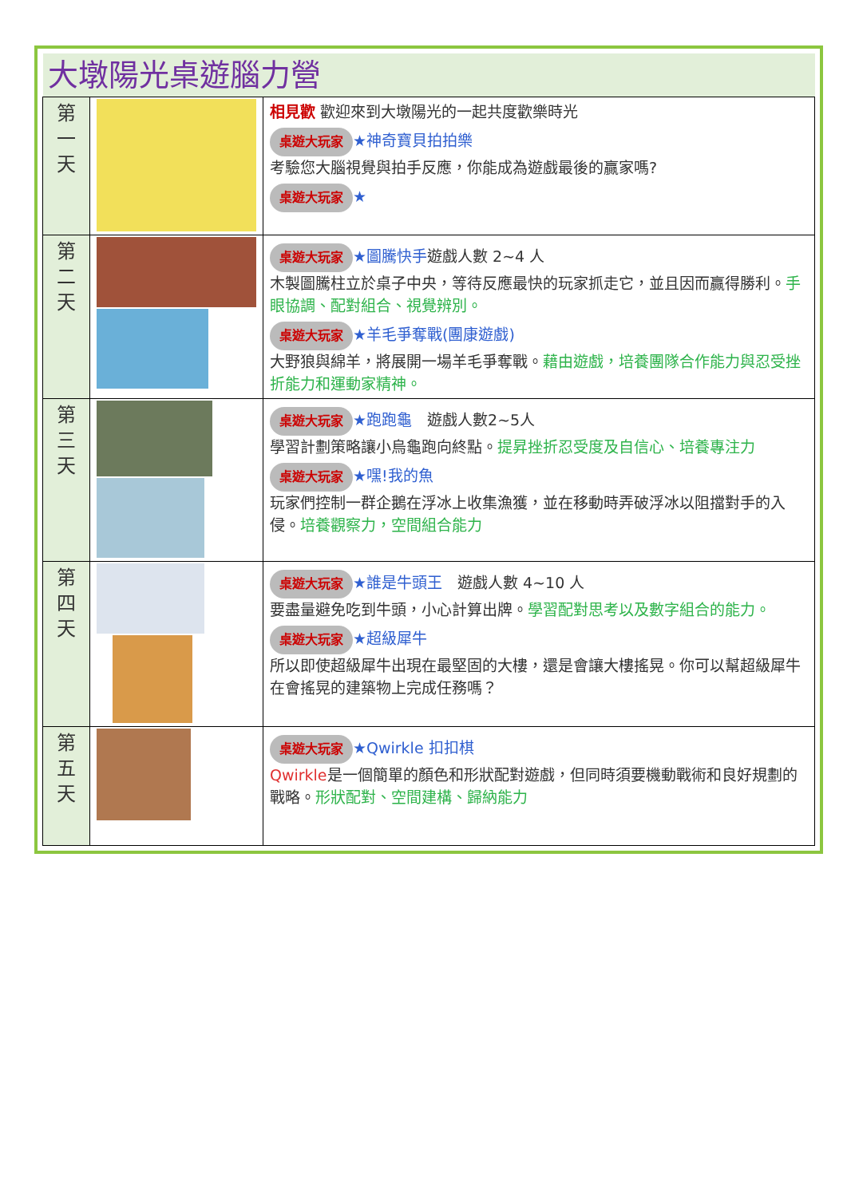| 大墩陽光桌遊腦力營 | | |
| 第 一 天 | | 相見歡 歡迎來到大墩陽光的一起共度歡樂時光 桌遊大玩家 ★神奇寶貝拍拍樂 考驗您大腦視覺與拍手反應，你能成為遊戲最後的贏家嗎? 桌遊大玩家 ★ |
| 第 二 天 | | 桌遊大玩家 ★圖騰快手 遊戲人數 2~4 人 木製圖騰柱立於桌子中央，等待反應最快的玩家抓走它，並且因而贏得勝利。 手眼協調、配對組合、視覺辨別。 桌遊大玩家 ★羊毛爭奪戰(團康遊戲) 大野狼與綿羊，將展開一場羊毛爭奪戰。 藉由遊戲，培養團隊合作能力與忍受挫折能力和運動家精神。 |
| 第 三 天 | | 桌遊大玩家 ★跑跑龜 遊戲人數2~5人 學習計劃策略讓小烏龜跑向終點。 提昇挫折忍受度及自信心、培養專注力 桌遊大玩家 ★嘿!我的魚 玩家們控制一群企鵝在浮冰上收集漁獲，並在移動時弄破浮冰以阻擋對手的入侵。 培養觀察力，空間組合能力 |
| 第 四 天 | | 桌遊大玩家 ★誰是牛頭王 遊戲人數 4~10 人 要盡量避免吃到牛頭，小心計算出牌。 學習配對思考以及數字組合的能力。 桌遊大玩家 ★超級犀牛 所以即使超級犀牛出現在最堅固的大樓，還是會讓大樓搖晃。你可以幫超級犀牛在會搖晃的建築物上完成任務嗎？ |
| 第 五 天 | | 桌遊大玩家 ★Qwirkle 扣扣棋 Qwirkle 是一個簡單的顏色和形狀配對遊戲，但同時須要機動戰術和良好規劃的戰略。 形狀配對、空間建構、歸納能力 |